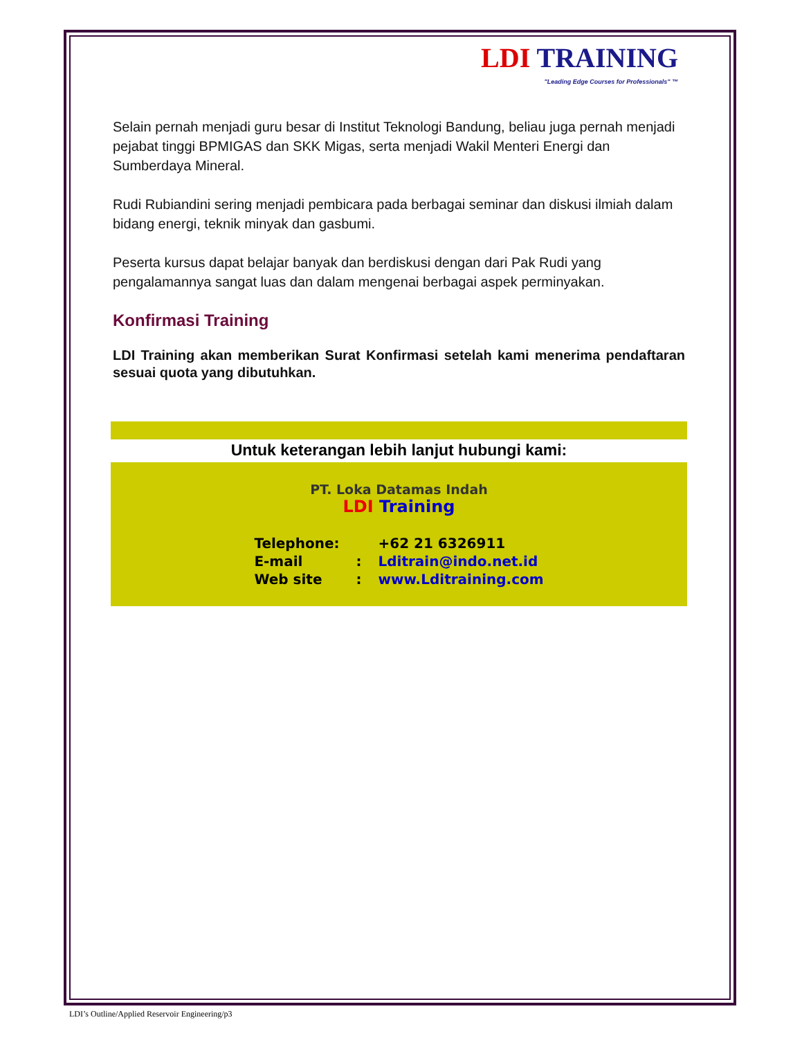LDI TRAINING
"Leading Edge Courses for Professionals" ™
Selain pernah menjadi guru besar di Institut Teknologi Bandung, beliau juga pernah menjadi pejabat tinggi BPMIGAS dan SKK Migas, serta menjadi Wakil Menteri Energi dan Sumberdaya Mineral.
Rudi Rubiandini sering menjadi pembicara pada berbagai seminar dan diskusi ilmiah dalam bidang energi, teknik minyak dan gasbumi.
Peserta kursus dapat belajar banyak dan berdiskusi dengan dari Pak Rudi yang pengalamannya sangat luas dan dalam mengenai berbagai aspek perminyakan.
Konfirmasi Training
LDI Training akan memberikan Surat Konfirmasi setelah kami menerima pendaftaran sesuai quota yang dibutuhkan.
Untuk keterangan lebih lanjut hubungi kami:
PT. Loka Datamas Indah
LDI Training
| Telephone: | | +62 21 6326911 |
| E-mail | : | Lditrain@indo.net.id |
| Web site | : | www.Lditraining.com |
LDI’s Outline/Applied Reservoir Engineering/p3